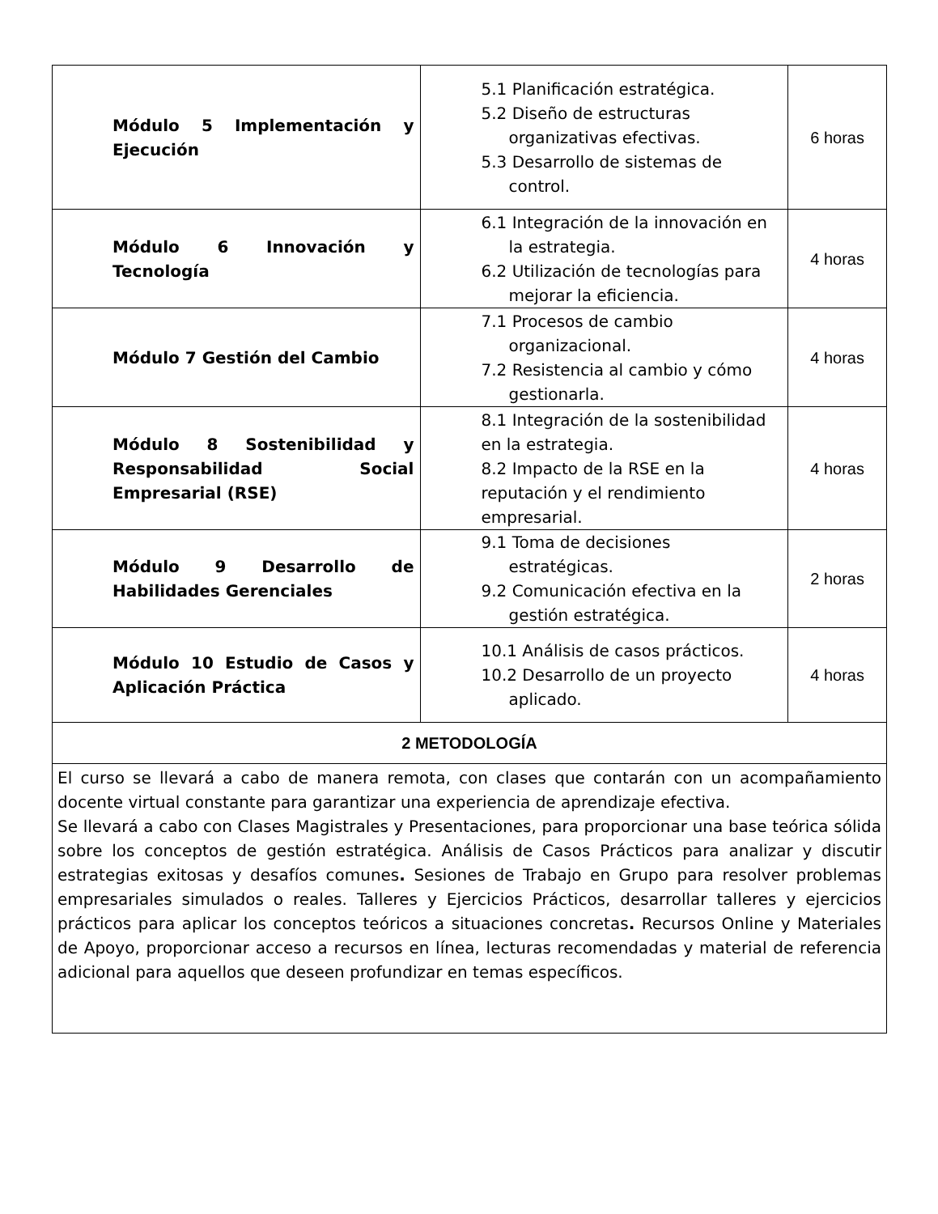| Módulo 5 Implementación y Ejecución | 5.1 Planificación estratégica. 5.2 Diseño de estructuras organizativas efectivas. 5.3 Desarrollo de sistemas de control. | 6 horas |
| Módulo 6 Innovación y Tecnología | 6.1 Integración de la innovación en la estrategia. 6.2 Utilización de tecnologías para mejorar la eficiencia. | 4 horas |
| Módulo 7 Gestión del Cambio | 7.1 Procesos de cambio organizacional. 7.2 Resistencia al cambio y cómo gestionarla. | 4 horas |
| Módulo 8 Sostenibilidad y Responsabilidad Social Empresarial (RSE) | 8.1 Integración de la sostenibilidad en la estrategia. 8.2 Impacto de la RSE en la reputación y el rendimiento empresarial. | 4 horas |
| Módulo 9 Desarrollo de Habilidades Gerenciales | 9.1 Toma de decisiones estratégicas. 9.2 Comunicación efectiva en la gestión estratégica. | 2 horas |
| Módulo 10 Estudio de Casos y Aplicación Práctica | 10.1 Análisis de casos prácticos. 10.2 Desarrollo de un proyecto aplicado. | 4 horas |
| 2 METODOLOGÍA | | |
| El curso se llevará a cabo de manera remota, con clases que contarán con un acompañamiento docente virtual constante para garantizar una experiencia de aprendizaje efectiva. Se llevará a cabo con Clases Magistrales y Presentaciones, para proporcionar una base teórica sólida sobre los conceptos de gestión estratégica. Análisis de Casos Prácticos para analizar y discutir estrategias exitosas y desafíos comunes . Sesiones de Trabajo en Grupo para resolver problemas empresariales simulados o reales. Talleres y Ejercicios Prácticos, desarrollar talleres y ejercicios prácticos para aplicar los conceptos teóricos a situaciones concretas . Recursos Online y Materiales de Apoyo, proporcionar acceso a recursos en línea, lecturas recomendadas y material de referencia adicional para aquellos que deseen profundizar en temas específicos. | | |